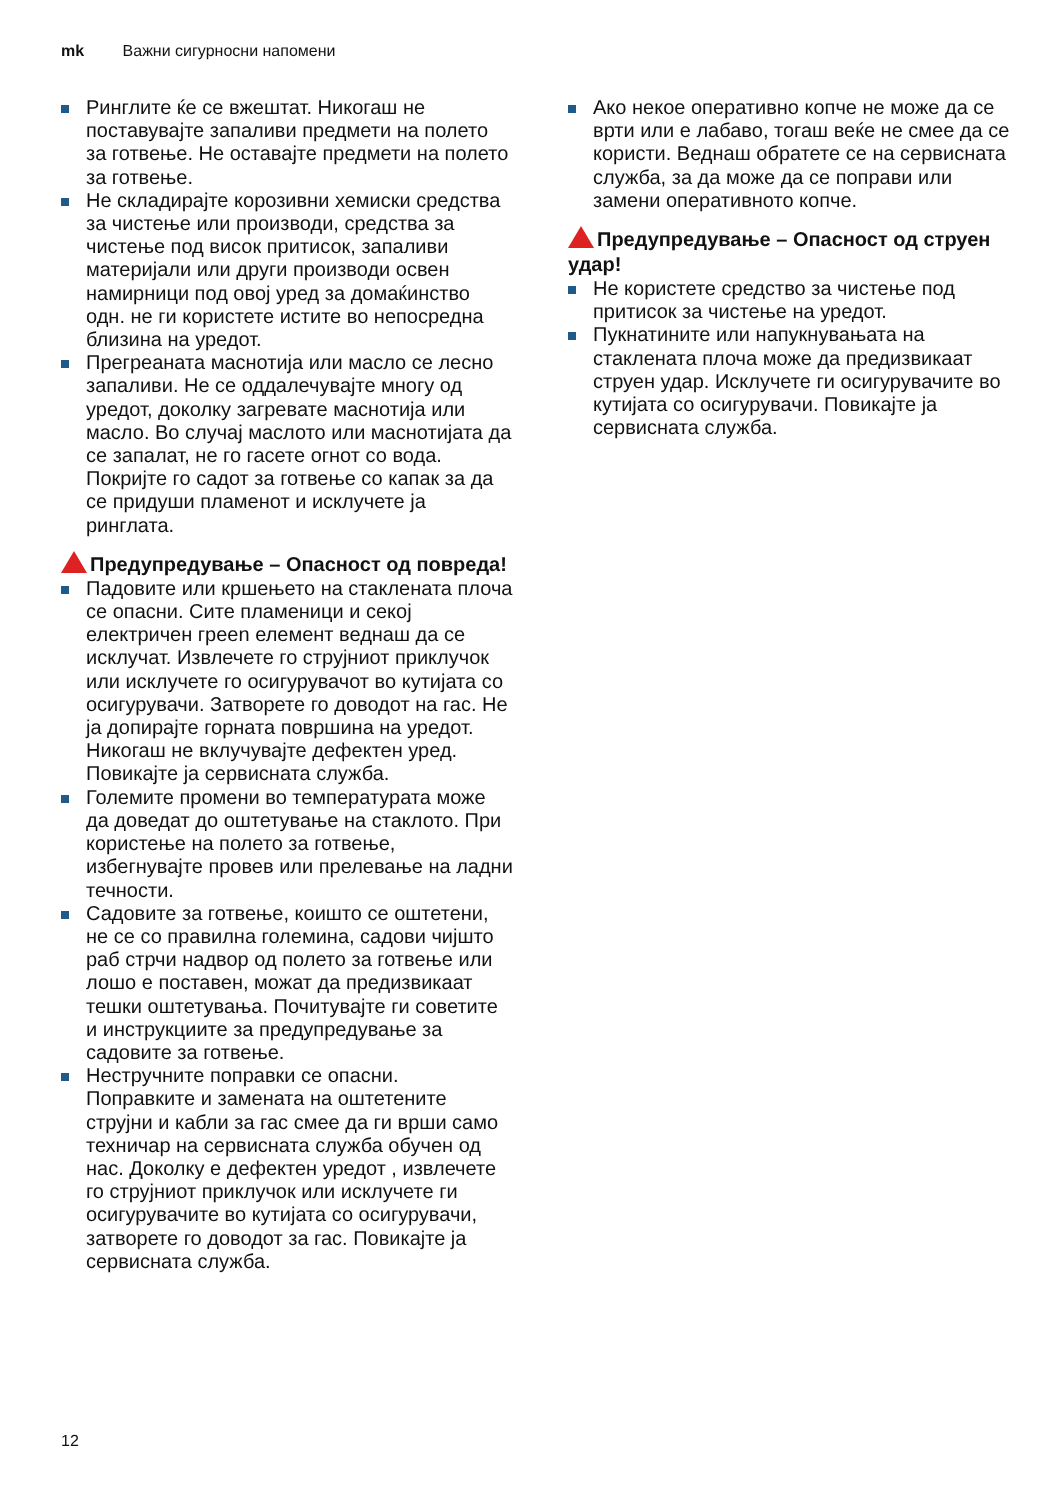mk Важни сигурносни напомени
Ринглите ќе се вжештат. Никогаш не поставувајте запаливи предмети на полето за готвење. Не оставајте предмети на полето за готвење.
Не складирајте корозивни хемиски средства за чистење или производи, средства за чистење под висок притисок, запаливи материјали или други производи освен намирници под овој уред за домаќинство одн. не ги користете истите во непосредна близина на уредот.
Прегреаната маснотија или масло се лесно запаливи. Не се оддалечувајте многу од уредот, доколку загревате маснотија или масло. Во случај маслото или маснотијата да се запалат, не го гасете огнот со вода. Покријте го садот за готвење со капак за да се придуши пламенот и исклучете ја ринглата.
Предупредување – Опасност од повреда!
Падовите или кршењето на стаклената плоча се опасни. Сите пламеници и секој електричен грееn елемент веднаш да се исклучат. Извлечете го струјниот приклучок или исклучете го осигурувачот во кутијата со осигурувачи. Затворете го доводот на гас. Не ја допирајте горната површина на уредот. Никогаш не вклучувајте дефектен уред. Повикајте ја сервисната служба.
Големите промени во температурата може да доведат до оштетување на стаклото. При користење на полето за готвење, избегнувајте провев или прелевање на ладни течности.
Садовите за готвење, коишто се оштетени, не се со правилна големина, садови чијшто раб стрчи надвор од полето за готвење или лошо е поставен, можат да предизвикаат тешки оштетувања. Почитувајте ги советите и инструкциите за предупредување за садовите за готвење.
Нестручните поправки се опасни. Поправките и замената на оштетените струјни и кабли за гас смее да ги врши само техничар на сервисната служба обучен од нас. Доколку е дефектен уредот , извлечете го струјниот приклучок или исклучете ги осигурувачите во кутијата со осигурувачи, затворете го доводот за гас. Повикајте ја сервисната служба.
Ако некое оперативно копче не може да се врти или е лабаво, тогаш веќе не смее да се користи. Веднаш обратете се на сервисната служба, за да може да се поправи или замени оперативното копче.
Предупредување – Опасност од струен удар!
Не користете средство за чистење под притисок за чистење на уредот.
Пукнатините или напукнувањата на стаклената плоча може да предизвикаат струен удар. Исклучете ги осигурувачите во кутијата со осигурувачи. Повикајте ја сервисната служба.
12